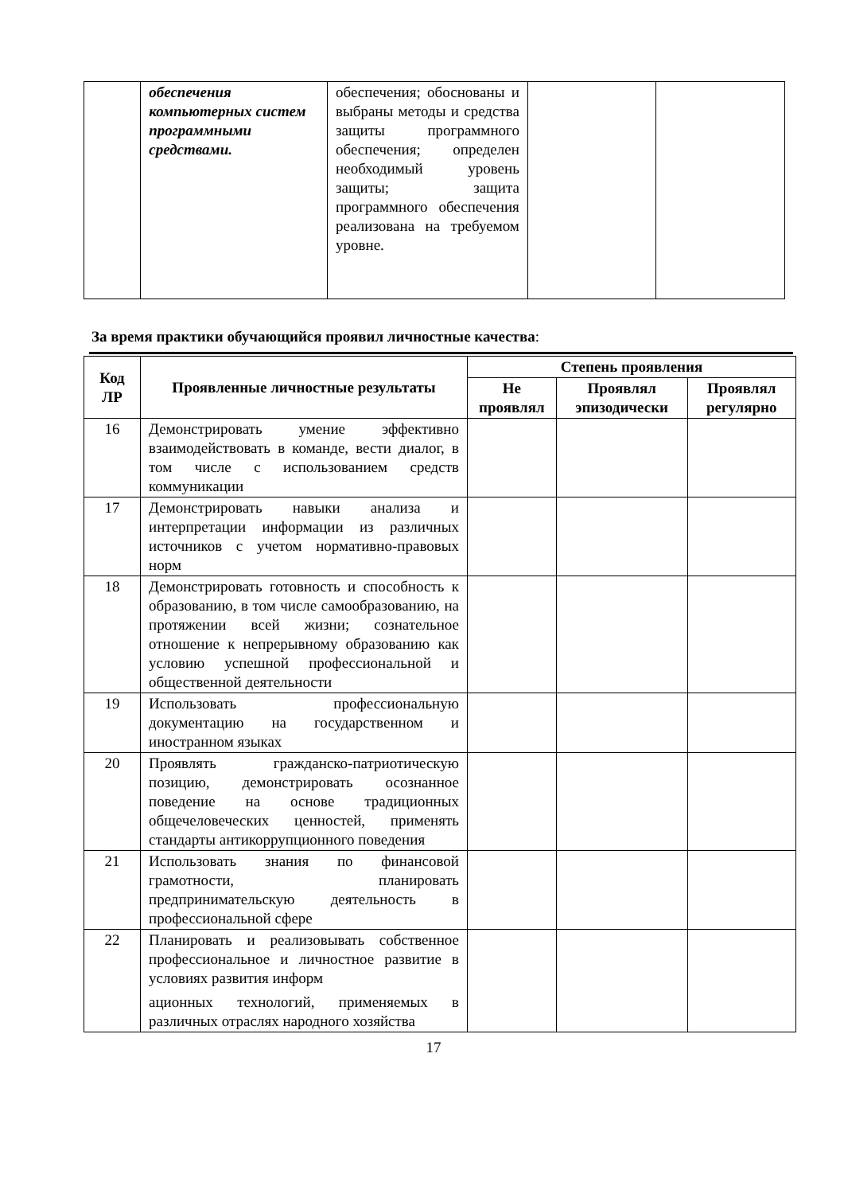| | обеспечения компьютерных систем программными средствами. | обеспечения; обоснованы и выбраны методы и средства защиты программного обеспечения; определен необходимый уровень защиты; защита программного обеспечения реализована на требуемом уровне. | | |
За время практики обучающийся проявил личностные качества:
| Код ЛР | Проявленные личностные результаты | Степень проявления | | |
| --- | --- | --- | --- | --- |
| | | Не проявлял | Проявлял эпизодически | Проявлял регулярно |
| 16 | Демонстрировать умение эффективно взаимодействовать в команде, вести диалог, в том числе с использованием средств коммуникации | | | |
| 17 | Демонстрировать навыки анализа и интерпретации информации из различных источников с учетом нормативно-правовых норм | | | |
| 18 | Демонстрировать готовность и способность к образованию, в том числе самообразованию, на протяжении всей жизни; сознательное отношение к непрерывному образованию как условию успешной профессиональной и общественной деятельности | | | |
| 19 | Использовать профессиональную документацию на государственном и иностранном языках | | | |
| 20 | Проявлять гражданско-патриотическую позицию, демонстрировать осознанное поведение на основе традиционных общечеловеческих ценностей, применять стандарты антикоррупционного поведения | | | |
| 21 | Использовать знания по финансовой грамотности, планировать предпринимательскую деятельность в профессиональной сфере | | | |
| 22 | Планировать и реализовывать собственное профессиональное и личностное развитие в условиях развития информ ационных технологий, применяемых в различных отраслях народного хозяйства | | | |
17